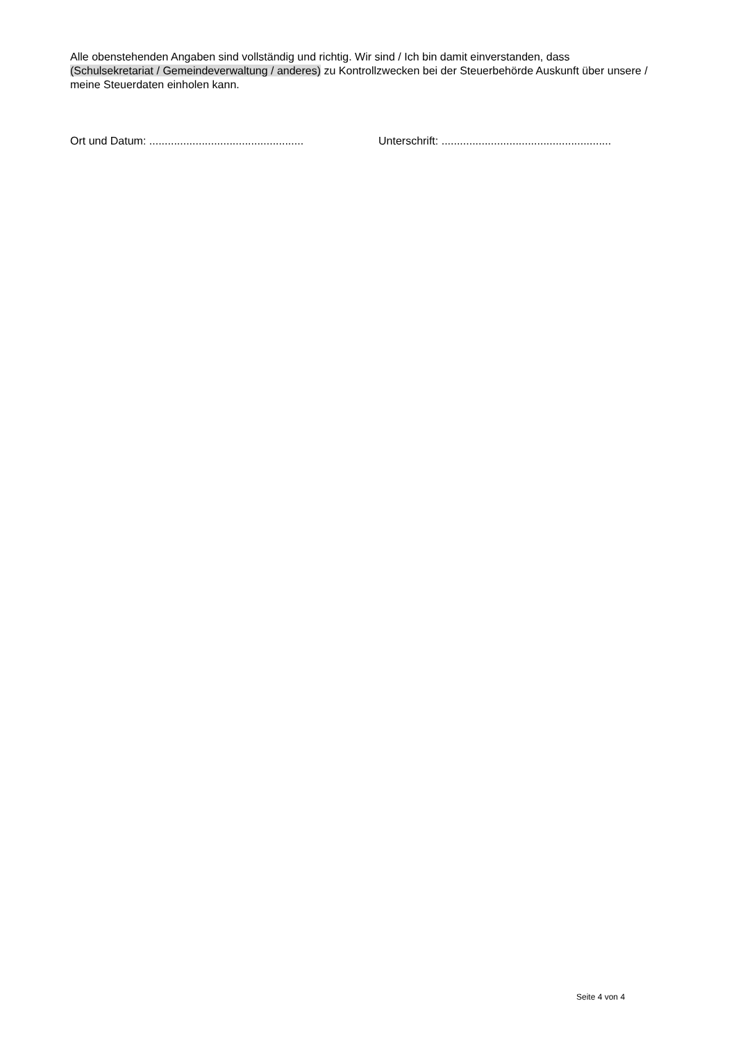Alle obenstehenden Angaben sind vollständig und richtig. Wir sind / Ich bin damit einverstanden, dass (Schulsekretariat / Gemeindeverwaltung / anderes) zu Kontrollzwecken bei der Steuerbehörde Auskunft über unsere / meine Steuerdaten einholen kann.
Ort und Datum: ..................................................
Unterschrift: .......................................................
Seite 4 von 4